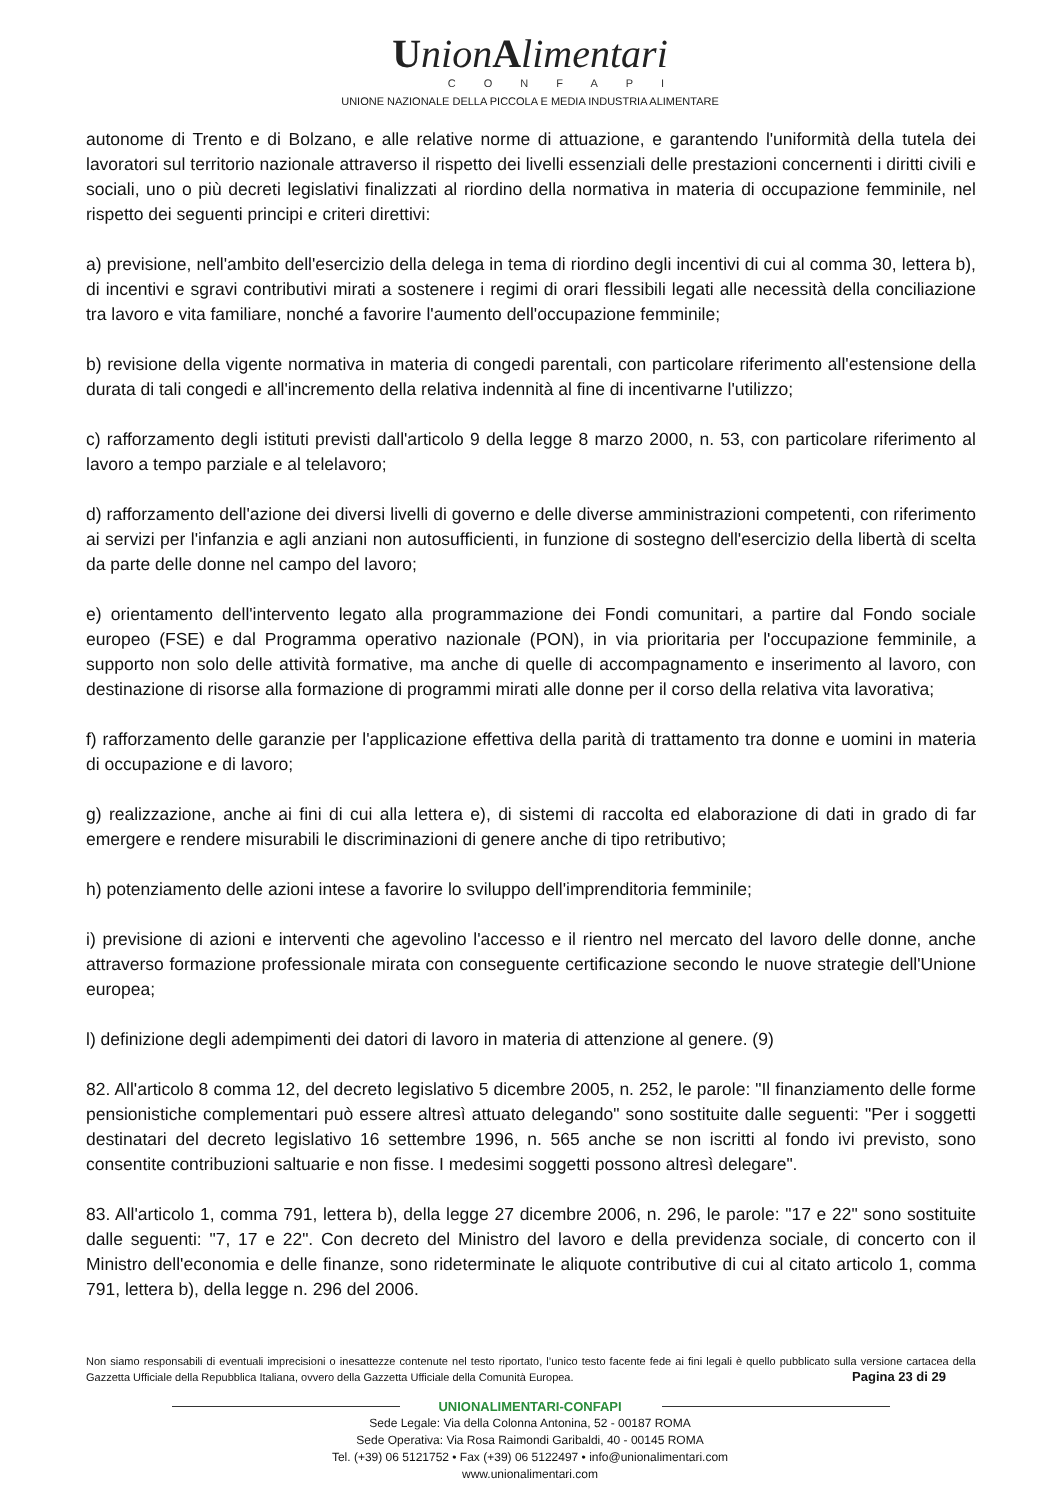UnionAlimentari
CONFAPI
UNIONE NAZIONALE DELLA PICCOLA E MEDIA INDUSTRIA ALIMENTARE
autonome di Trento e di Bolzano, e alle relative norme di attuazione, e garantendo l'uniformità della tutela dei lavoratori sul territorio nazionale attraverso il rispetto dei livelli essenziali delle prestazioni concernenti i diritti civili e sociali, uno o più decreti legislativi finalizzati al riordino della normativa in materia di occupazione femminile, nel rispetto dei seguenti principi e criteri direttivi:
a) previsione, nell'ambito dell'esercizio della delega in tema di riordino degli incentivi di cui al comma 30, lettera b), di incentivi e sgravi contributivi mirati a sostenere i regimi di orari flessibili legati alle necessità della conciliazione tra lavoro e vita familiare, nonché a favorire l'aumento dell'occupazione femminile;
b) revisione della vigente normativa in materia di congedi parentali, con particolare riferimento all'estensione della durata di tali congedi e all'incremento della relativa indennità al fine di incentivarne l'utilizzo;
c) rafforzamento degli istituti previsti dall'articolo 9 della legge 8 marzo 2000, n. 53, con particolare riferimento al lavoro a tempo parziale e al telelavoro;
d) rafforzamento dell'azione dei diversi livelli di governo e delle diverse amministrazioni competenti, con riferimento ai servizi per l'infanzia e agli anziani non autosufficienti, in funzione di sostegno dell'esercizio della libertà di scelta da parte delle donne nel campo del lavoro;
e) orientamento dell'intervento legato alla programmazione dei Fondi comunitari, a partire dal Fondo sociale europeo (FSE) e dal Programma operativo nazionale (PON), in via prioritaria per l'occupazione femminile, a supporto non solo delle attività formative, ma anche di quelle di accompagnamento e inserimento al lavoro, con destinazione di risorse alla formazione di programmi mirati alle donne per il corso della relativa vita lavorativa;
f) rafforzamento delle garanzie per l'applicazione effettiva della parità di trattamento tra donne e uomini in materia di occupazione e di lavoro;
g) realizzazione, anche ai fini di cui alla lettera e), di sistemi di raccolta ed elaborazione di dati in grado di far emergere e rendere misurabili le discriminazioni di genere anche di tipo retributivo;
h) potenziamento delle azioni intese a favorire lo sviluppo dell'imprenditoria femminile;
i) previsione di azioni e interventi che agevolino l'accesso e il rientro nel mercato del lavoro delle donne, anche attraverso formazione professionale mirata con conseguente certificazione secondo le nuove strategie dell'Unione europea;
l) definizione degli adempimenti dei datori di lavoro in materia di attenzione al genere. (9)
82. All'articolo 8 comma 12, del decreto legislativo 5 dicembre 2005, n. 252, le parole: "Il finanziamento delle forme pensionistiche complementari può essere altresì attuato delegando" sono sostituite dalle seguenti: "Per i soggetti destinatari del decreto legislativo 16 settembre 1996, n. 565 anche se non iscritti al fondo ivi previsto, sono consentite contribuzioni saltuarie e non fisse. I medesimi soggetti possono altresì delegare".
83. All'articolo 1, comma 791, lettera b), della legge 27 dicembre 2006, n. 296, le parole: "17 e 22" sono sostituite dalle seguenti: "7, 17 e 22". Con decreto del Ministro del lavoro e della previdenza sociale, di concerto con il Ministro dell'economia e delle finanze, sono rideterminate le aliquote contributive di cui al citato articolo 1, comma 791, lettera b), della legge n. 296 del 2006.
Non siamo responsabili di eventuali imprecisioni o inesattezze contenute nel testo riportato, l’unico testo facente fede ai fini legali è quello pubblicato sulla versione cartacea della Gazzetta Ufficiale della Repubblica Italiana, ovvero della Gazzetta Ufficiale della Comunità Europea. Pagina 23 di 29
UNIONALIMENTARI-CONFAPI
Sede Legale: Via della Colonna Antonina, 52 - 00187 ROMA
Sede Operativa: Via Rosa Raimondi Garibaldi, 40 - 00145 ROMA
Tel. (+39) 06 5121752 • Fax (+39) 06 5122497 • info@unionalimentari.com
www.unionalimentari.com